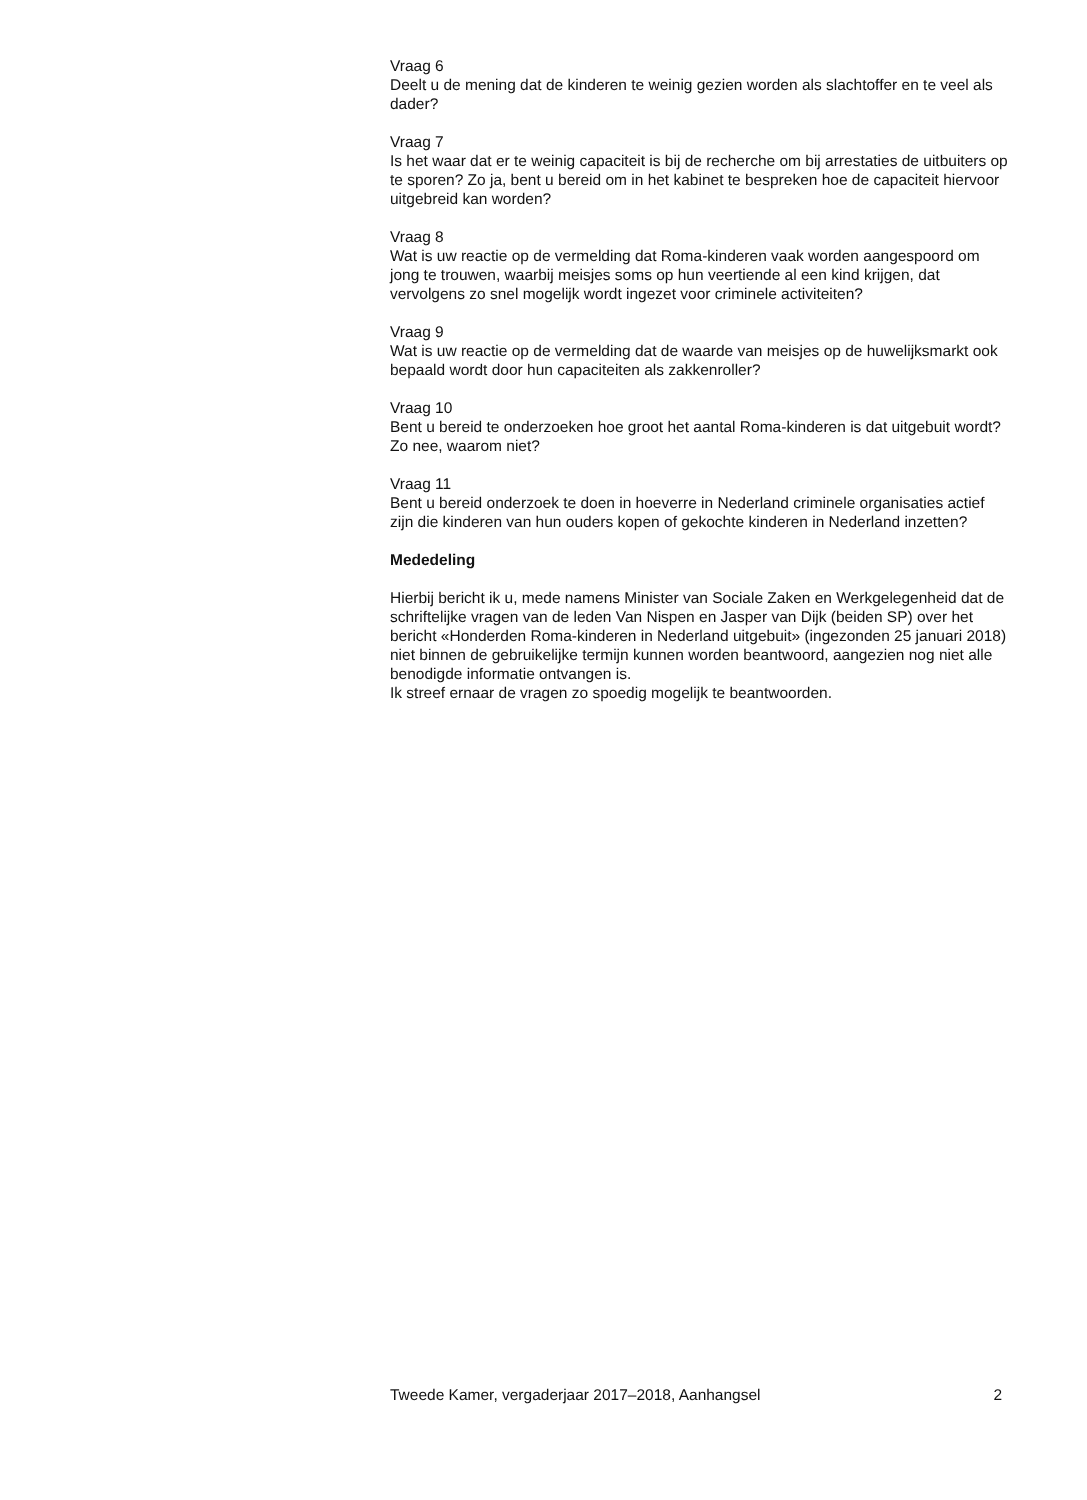Vraag 6
Deelt u de mening dat de kinderen te weinig gezien worden als slachtoffer en te veel als dader?
Vraag 7
Is het waar dat er te weinig capaciteit is bij de recherche om bij arrestaties de uitbuiters op te sporen? Zo ja, bent u bereid om in het kabinet te bespreken hoe de capaciteit hiervoor uitgebreid kan worden?
Vraag 8
Wat is uw reactie op de vermelding dat Roma-kinderen vaak worden aangespoord om jong te trouwen, waarbij meisjes soms op hun veertiende al een kind krijgen, dat vervolgens zo snel mogelijk wordt ingezet voor criminele activiteiten?
Vraag 9
Wat is uw reactie op de vermelding dat de waarde van meisjes op de huwelijksmarkt ook bepaald wordt door hun capaciteiten als zakkenroller?
Vraag 10
Bent u bereid te onderzoeken hoe groot het aantal Roma-kinderen is dat uitgebuit wordt? Zo nee, waarom niet?
Vraag 11
Bent u bereid onderzoek te doen in hoeverre in Nederland criminele organisaties actief zijn die kinderen van hun ouders kopen of gekochte kinderen in Nederland inzetten?
Mededeling
Hierbij bericht ik u, mede namens Minister van Sociale Zaken en Werkgelegenheid dat de schriftelijke vragen van de leden Van Nispen en Jasper van Dijk (beiden SP) over het bericht «Honderden Roma-kinderen in Nederland uitgebuit» (ingezonden 25 januari 2018) niet binnen de gebruikelijke termijn kunnen worden beantwoord, aangezien nog niet alle benodigde informatie ontvangen is.
Ik streef ernaar de vragen zo spoedig mogelijk te beantwoorden.
Tweede Kamer, vergaderjaar 2017–2018, Aanhangsel 2